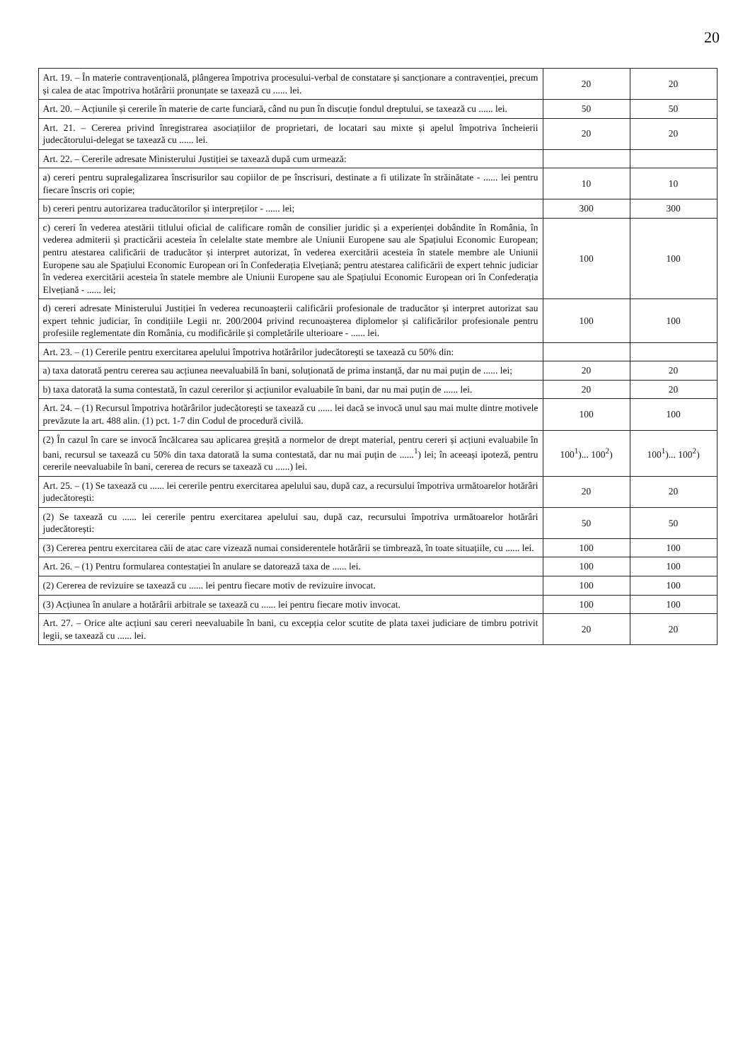20
| Art. 19. – În materie contravențională, plângerea împotriva procesului-verbal de constatare și sancționare a contravenției, precum și calea de atac împotriva hotărârii pronunțate se taxează cu ...... lei. | 20 | 20 |
| Art. 20. – Acțiunile și cererile în materie de carte funciară, când nu pun în discuție fondul dreptului, se taxează cu ...... lei. | 50 | 50 |
| Art. 21. – Cererea privind înregistrarea asociațiilor de proprietari, de locatari sau mixte și apelul împotriva încheierii judecătorului-delegat se taxează cu ...... lei. | 20 | 20 |
| Art. 22. – Cererile adresate Ministerului Justiției se taxează după cum urmează: | | |
| a) cereri pentru supralegalizarea înscrisurilor sau copiilor de pe înscrisuri, destinate a fi utilizate în străinătate - ...... lei pentru fiecare înscris ori copie; | 10 | 10 |
| b) cereri pentru autorizarea traducătorilor și interpreților - ...... lei; | 300 | 300 |
| c) cereri în vederea atestării titlului oficial de calificare român de consilier juridic și a experienței dobândite în România, în vederea admiterii și practicării acesteia în celelalte state membre ale Uniunii Europene sau ale Spațiului Economic European; pentru atestarea calificării de traducător și interpret autorizat, în vederea exercitării acesteia în statele membre ale Uniunii Europene sau ale Spațiului Economic European ori în Confederația Elvețiană; pentru atestarea calificării de expert tehnic judiciar în vederea exercitării acesteia în statele membre ale Uniunii Europene sau ale Spațiului Economic European ori în Confederația Elvețiană - ...... lei; | 100 | 100 |
| d) cereri adresate Ministerului Justiției în vederea recunoașterii calificării profesionale de traducător și interpret autorizat sau expert tehnic judiciar, în condițiile Legii nr. 200/2004 privind recunoașterea diplomelor și calificărilor profesionale pentru profesiile reglementate din România, cu modificările și completările ulterioare - ...... lei. | 100 | 100 |
| Art. 23. – (1) Cererile pentru exercitarea apelului împotriva hotărârilor judecătorești se taxează cu 50% din: | | |
| a) taxa datorată pentru cererea sau acțiunea neevaluabilă în bani, soluționată de prima instanță, dar nu mai puțin de ...... lei; | 20 | 20 |
| b) taxa datorată la suma contestată, în cazul cererilor și acțiunilor evaluabile în bani, dar nu mai puțin de ...... lei. | 20 | 20 |
| Art. 24. – (1) Recursul împotriva hotărârilor judecătorești se taxează cu ...... lei dacă se invocă unul sau mai multe dintre motivele prevăzute la art. 488 alin. (1) pct. 1-7 din Codul de procedură civilă. | 100 | 100 |
| (2) În cazul în care se invocă încălcarea sau aplicarea greșită a normelor de drept material, pentru cereri și acțiuni evaluabile în bani, recursul se taxează cu 50% din taxa datorată la suma contestată, dar nu mai puțin de ......<sup>1</sup>) lei; în aceeași ipoteză, pentru cererile neevaluabile în bani, cererea de recurs se taxează cu ......) lei. | 100<sup>1</sup>)... 100<sup>2</sup>) | 100<sup>1</sup>)... 100<sup>2</sup>) |
| Art. 25. – (1) Se taxează cu ...... lei cererile pentru exercitarea apelului sau, după caz, a recursului împotriva următoarelor hotărâri judecătorești: | 20 | 20 |
| (2) Se taxează cu ...... lei cererile pentru exercitarea apelului sau, după caz, recursului împotriva următoarelor hotărâri judecătorești: | 50 | 50 |
| (3) Cererea pentru exercitarea căii de atac care vizează numai considerentele hotărârii se timbrează, în toate situațiile, cu ...... lei. | 100 | 100 |
| Art. 26. – (1) Pentru formularea contestației în anulare se datorează taxa de ...... lei. | 100 | 100 |
| (2) Cererea de revizuire se taxează cu ...... lei pentru fiecare motiv de revizuire invocat. | 100 | 100 |
| (3) Acțiunea în anulare a hotărârii arbitrale se taxează cu ...... lei pentru fiecare motiv invocat. | 100 | 100 |
| Art. 27. – Orice alte acțiuni sau cereri neevaluabile în bani, cu excepția celor scutite de plata taxei judiciare de timbru potrivit legii, se taxează cu ...... lei. | 20 | 20 |